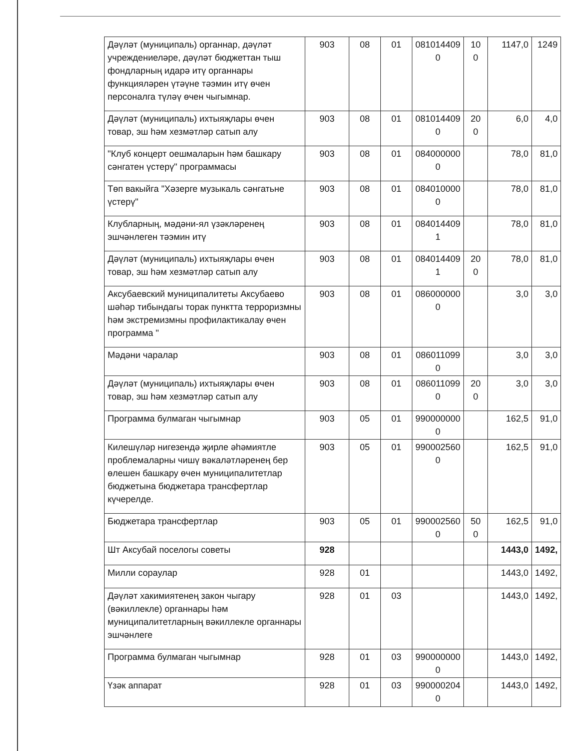| Дәүләт (муниципаль) органнар, дәүләт учреждениеләре, дәүләт бюджеттан тыш фондларның идарә итү органнары функцияләрен үтәүне тәэмин итү өчен персоналга түләү өчен чыгымнар. | 903 | 08 | 01 | 081014409 0 | 10 0 | 1147,0 | 1249 |
| Дәүләт (муниципаль) ихтыяҗлары өчен товар, эш һәм хезмәтләр сатып алу | 903 | 08 | 01 | 081014409 0 | 20 0 | 6,0 | 4,0 |
| "Клуб концерт оешмаларын һәм башкару сәнгатен үстерү" программасы | 903 | 08 | 01 | 084000000 0 | | 78,0 | 81,0 |
| Төп вакыйга "Хәзерге музыкаль сәнгатьне үстерү" | 903 | 08 | 01 | 084010000 0 | | 78,0 | 81,0 |
| Клубларның, мәдәни-ял үзәкләренең эшчәнлеген тәэмин итү | 903 | 08 | 01 | 084014409 1 | | 78,0 | 81,0 |
| Дәүләт (муниципаль) ихтыяҗлары өчен товар, эш һәм хезмәтләр сатып алу | 903 | 08 | 01 | 084014409 1 | 20 0 | 78,0 | 81,0 |
| Аксубаевский муниципалитеты Аксубаево шәһәр тибындагы торак пунктта терроризмны һәм экстремизмны профилактикалау өчен программа " | 903 | 08 | 01 | 086000000 0 | | 3,0 | 3,0 |
| Мәдәни чаралар | 903 | 08 | 01 | 086011099 0 | | 3,0 | 3,0 |
| Дәүләт (муниципаль) ихтыяҗлары өчен товар, эш һәм хезмәтләр сатып алу | 903 | 08 | 01 | 086011099 0 | 20 0 | 3,0 | 3,0 |
| Программа булмаган чыгымнар | 903 | 05 | 01 | 990000000 0 | | 162,5 | 91,0 |
| Килешүләр нигезендә җирле әһәмиятле проблемаларны чишү вәкаләтләренең бер өлешен башкару өчен муниципалитетлар бюджетына бюджетара трансфертлар күчерелде. | 903 | 05 | 01 | 990002560 0 | | 162,5 | 91,0 |
| Бюджетара трансфертлар | 903 | 05 | 01 | 990002560 0 | 50 0 | 162,5 | 91,0 |
| Шт Аксубай поселогы советы | 928 | | | | | 1443,0 | 1492, |
| Милли сораулар | 928 | 01 | | | | 1443,0 | 1492, |
| Дәүләт хакимиятенең закон чыгару (вәкиллекле) органнары һәм муниципалитетларның вәкиллекле органнары эшчәнлеге | 928 | 01 | 03 | | | 1443,0 | 1492, |
| Программа булмаган чыгымнар | 928 | 01 | 03 | 990000000 0 | | 1443,0 | 1492, |
| Үзәк аппарат | 928 | 01 | 03 | 990000204 0 | | 1443,0 | 1492, |